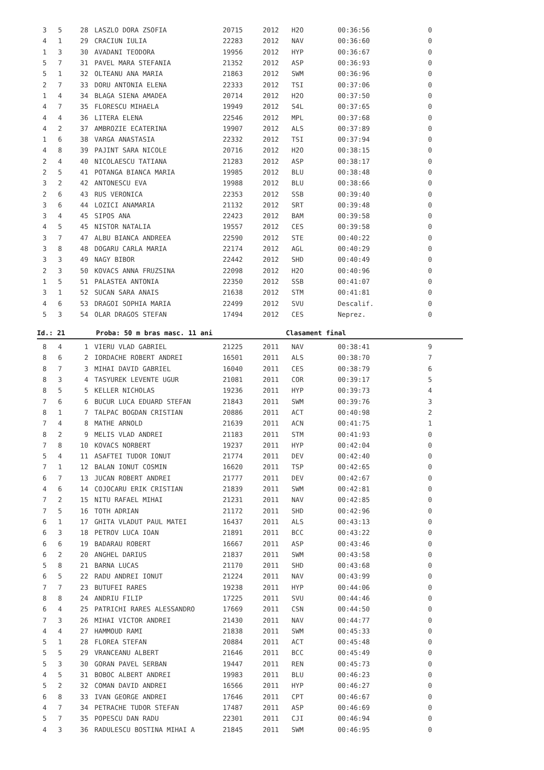| 3 | 5 | 28 | LASZLO DORA ZSOFIA | 20715 | 2012 | H2O | 00:36:56 | 0 |
| 4 | 1 | 29 | CRACIUN IULIA | 22283 | 2012 | NAV | 00:36:60 | 0 |
| 1 | 3 | 30 | AVADANI TEODORA | 19956 | 2012 | HYP | 00:36:67 | 0 |
| 5 | 7 | 31 | PAVEL MARA STEFANIA | 21352 | 2012 | ASP | 00:36:93 | 0 |
| 5 | 1 | 32 | OLTEANU ANA MARIA | 21863 | 2012 | SWM | 00:36:96 | 0 |
| 2 | 7 | 33 | DORU ANTONIA ELENA | 22333 | 2012 | TSI | 00:37:06 | 0 |
| 1 | 4 | 34 | BLAGA SIENA AMADEA | 20714 | 2012 | H2O | 00:37:50 | 0 |
| 4 | 7 | 35 | FLORESCU MIHAELA | 19949 | 2012 | S4L | 00:37:65 | 0 |
| 4 | 4 | 36 | LITERA ELENA | 22546 | 2012 | MPL | 00:37:68 | 0 |
| 4 | 2 | 37 | AMBROZIE ECATERINA | 19907 | 2012 | ALS | 00:37:89 | 0 |
| 1 | 6 | 38 | VARGA ANASTASIA | 22332 | 2012 | TSI | 00:37:94 | 0 |
| 4 | 8 | 39 | PAJINT SARA NICOLE | 20716 | 2012 | H2O | 00:38:15 | 0 |
| 2 | 4 | 40 | NICOLAESCU TATIANA | 21283 | 2012 | ASP | 00:38:17 | 0 |
| 2 | 5 | 41 | POTANGA BIANCA MARIA | 19985 | 2012 | BLU | 00:38:48 | 0 |
| 3 | 2 | 42 | ANTONESCU EVA | 19988 | 2012 | BLU | 00:38:66 | 0 |
| 2 | 6 | 43 | RUS VERONICA | 22353 | 2012 | SSB | 00:39:40 | 0 |
| 3 | 6 | 44 | LOZICI ANAMARIA | 21132 | 2012 | SRT | 00:39:48 | 0 |
| 3 | 4 | 45 | SIPOS ANA | 22423 | 2012 | BAM | 00:39:58 | 0 |
| 4 | 5 | 45 | NISTOR NATALIA | 19557 | 2012 | CES | 00:39:58 | 0 |
| 3 | 7 | 47 | ALBU BIANCA ANDREEA | 22590 | 2012 | STE | 00:40:22 | 0 |
| 3 | 8 | 48 | DOGARU CARLA MARIA | 22174 | 2012 | AGL | 00:40:29 | 0 |
| 3 | 3 | 49 | NAGY BIBOR | 22442 | 2012 | SHD | 00:40:49 | 0 |
| 2 | 3 | 50 | KOVACS ANNA FRUZSINA | 22098 | 2012 | H2O | 00:40:96 | 0 |
| 1 | 5 | 51 | PALASTEA ANTONIA | 22350 | 2012 | SSB | 00:41:07 | 0 |
| 3 | 1 | 52 | SUCAN SARA ANAIS | 21638 | 2012 | STM | 00:41:81 | 0 |
| 4 | 6 | 53 | DRAGOI SOPHIA MARIA | 22499 | 2012 | SVU | Descalif. | 0 |
| 5 | 3 | 54 | OLAR DRAGOS STEFAN | 17494 | 2012 | CES | Neprez. | 0 |
Id.: 21 Proba: 50 m bras masc. 11 ani Clasament final
| 8 | 4 | 1 | VIERU VLAD GABRIEL | 21225 | 2011 | NAV | 00:38:41 | 9 |
| 8 | 6 | 2 | IORDACHE ROBERT ANDREI | 16501 | 2011 | ALS | 00:38:70 | 7 |
| 8 | 7 | 3 | MIHAI DAVID GABRIEL | 16040 | 2011 | CES | 00:38:79 | 6 |
| 8 | 3 | 4 | TASYUREK LEVENTE UGUR | 21081 | 2011 | COR | 00:39:17 | 5 |
| 8 | 5 | 5 | KELLER NICHOLAS | 19236 | 2011 | HYP | 00:39:73 | 4 |
| 7 | 6 | 6 | BUCUR LUCA EDUARD STEFAN | 21843 | 2011 | SWM | 00:39:76 | 3 |
| 8 | 1 | 7 | TALPAC BOGDAN CRISTIAN | 20886 | 2011 | ACT | 00:40:98 | 2 |
| 7 | 4 | 8 | MATHE ARNOLD | 21639 | 2011 | ACN | 00:41:75 | 1 |
| 8 | 2 | 9 | MELIS VLAD ANDREI | 21183 | 2011 | STM | 00:41:93 | 0 |
| 7 | 8 | 10 | KOVACS NORBERT | 19237 | 2011 | HYP | 00:42:04 | 0 |
| 5 | 4 | 11 | ASAFTEI TUDOR IONUT | 21774 | 2011 | DEV | 00:42:40 | 0 |
| 7 | 1 | 12 | BALAN IONUT COSMIN | 16620 | 2011 | TSP | 00:42:65 | 0 |
| 6 | 7 | 13 | JUCAN ROBERT ANDREI | 21777 | 2011 | DEV | 00:42:67 | 0 |
| 4 | 6 | 14 | COJOCARU ERIK CRISTIAN | 21839 | 2011 | SWM | 00:42:81 | 0 |
| 7 | 2 | 15 | NITU RAFAEL MIHAI | 21231 | 2011 | NAV | 00:42:85 | 0 |
| 7 | 5 | 16 | TOTH ADRIAN | 21172 | 2011 | SHD | 00:42:96 | 0 |
| 6 | 1 | 17 | GHITA VLADUT PAUL MATEI | 16437 | 2011 | ALS | 00:43:13 | 0 |
| 6 | 3 | 18 | PETROV LUCA IOAN | 21891 | 2011 | BCC | 00:43:22 | 0 |
| 6 | 6 | 19 | BADARAU ROBERT | 16667 | 2011 | ASP | 00:43:46 | 0 |
| 6 | 2 | 20 | ANGHEL DARIUS | 21837 | 2011 | SWM | 00:43:58 | 0 |
| 5 | 8 | 21 | BARNA LUCAS | 21170 | 2011 | SHD | 00:43:68 | 0 |
| 6 | 5 | 22 | RADU ANDREI IONUT | 21224 | 2011 | NAV | 00:43:99 | 0 |
| 7 | 7 | 23 | BUTUFEI RARES | 19238 | 2011 | HYP | 00:44:06 | 0 |
| 8 | 8 | 24 | ANDRIU FILIP | 17225 | 2011 | SVU | 00:44:46 | 0 |
| 6 | 4 | 25 | PATRICHI RARES ALESSANDRO | 17669 | 2011 | CSN | 00:44:50 | 0 |
| 7 | 3 | 26 | MIHAI VICTOR ANDREI | 21430 | 2011 | NAV | 00:44:77 | 0 |
| 4 | 4 | 27 | HAMMOUD RAMI | 21838 | 2011 | SWM | 00:45:33 | 0 |
| 5 | 1 | 28 | FLOREA STEFAN | 20884 | 2011 | ACT | 00:45:48 | 0 |
| 5 | 5 | 29 | VRANCEANU ALBERT | 21646 | 2011 | BCC | 00:45:49 | 0 |
| 5 | 3 | 30 | GORAN PAVEL SERBAN | 19447 | 2011 | REN | 00:45:73 | 0 |
| 4 | 5 | 31 | BOBOC ALBERT ANDREI | 19983 | 2011 | BLU | 00:46:23 | 0 |
| 5 | 2 | 32 | COMAN DAVID ANDREI | 16566 | 2011 | HYP | 00:46:27 | 0 |
| 6 | 8 | 33 | IVAN GEORGE ANDREI | 17646 | 2011 | CPT | 00:46:67 | 0 |
| 4 | 7 | 34 | PETRACHE TUDOR STEFAN | 17487 | 2011 | ASP | 00:46:69 | 0 |
| 5 | 7 | 35 | POPESCU DAN RADU | 22301 | 2011 | CJI | 00:46:94 | 0 |
| 4 | 3 | 36 | RADULESCU BOSTINA MIHAI A | 21845 | 2011 | SWM | 00:46:95 | 0 |